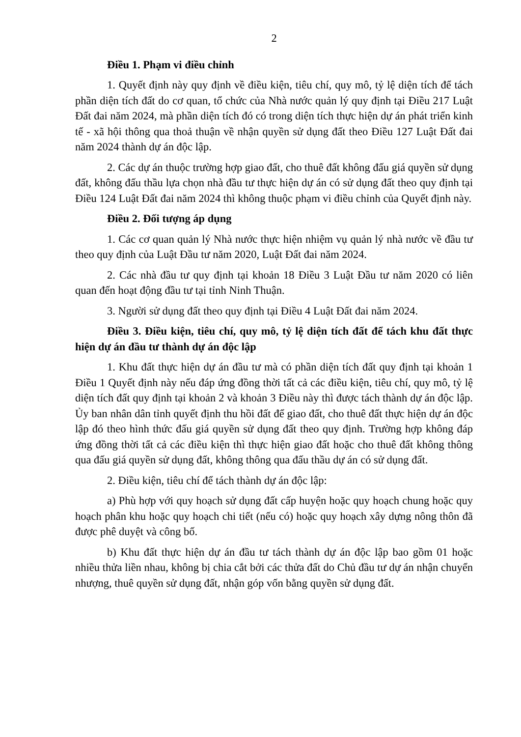2
Điều 1. Phạm vi điều chỉnh
1. Quyết định này quy định về điều kiện, tiêu chí, quy mô, tỷ lệ diện tích để tách phần diện tích đất do cơ quan, tổ chức của Nhà nước quản lý quy định tại Điều 217 Luật Đất đai năm 2024, mà phần diện tích đó có trong diện tích thực hiện dự án phát triển kinh tế - xã hội thông qua thoả thuận về nhận quyền sử dụng đất theo Điều 127 Luật Đất đai năm 2024 thành dự án độc lập.
2. Các dự án thuộc trường hợp giao đất, cho thuê đất không đấu giá quyền sử dụng đất, không đấu thầu lựa chọn nhà đầu tư thực hiện dự án có sử dụng đất theo quy định tại Điều 124 Luật Đất đai năm 2024 thì không thuộc phạm vi điều chỉnh của Quyết định này.
Điều 2. Đối tượng áp dụng
1. Các cơ quan quản lý Nhà nước thực hiện nhiệm vụ quản lý nhà nước về đầu tư theo quy định của Luật Đầu tư năm 2020, Luật Đất đai năm 2024.
2. Các nhà đầu tư quy định tại khoản 18 Điều 3 Luật Đầu tư năm 2020 có liên quan đến hoạt động đầu tư tại tỉnh Ninh Thuận.
3. Người sử dụng đất theo quy định tại Điều 4 Luật Đất đai năm 2024.
Điều 3. Điều kiện, tiêu chí, quy mô, tỷ lệ diện tích đất để tách khu đất thực hiện dự án đầu tư thành dự án độc lập
1. Khu đất thực hiện dự án đầu tư mà có phần diện tích đất quy định tại khoản 1 Điều 1 Quyết định này nếu đáp ứng đồng thời tất cả các điều kiện, tiêu chí, quy mô, tỷ lệ diện tích đất quy định tại khoản 2 và khoản 3 Điều này thì được tách thành dự án độc lập. Ủy ban nhân dân tỉnh quyết định thu hồi đất để giao đất, cho thuê đất thực hiện dự án độc lập đó theo hình thức đấu giá quyền sử dụng đất theo quy định. Trường hợp không đáp ứng đồng thời tất cả các điều kiện thì thực hiện giao đất hoặc cho thuê đất không thông qua đấu giá quyền sử dụng đất, không thông qua đấu thầu dự án có sử dụng đất.
2. Điều kiện, tiêu chí để tách thành dự án độc lập:
a) Phù hợp với quy hoạch sử dụng đất cấp huyện hoặc quy hoạch chung hoặc quy hoạch phân khu hoặc quy hoạch chi tiết (nếu có) hoặc quy hoạch xây dựng nông thôn đã được phê duyệt và công bố.
b) Khu đất thực hiện dự án đầu tư tách thành dự án độc lập bao gồm 01 hoặc nhiều thửa liền nhau, không bị chia cắt bởi các thửa đất do Chủ đầu tư dự án nhận chuyển nhượng, thuê quyền sử dụng đất, nhận góp vốn bằng quyền sử dụng đất.